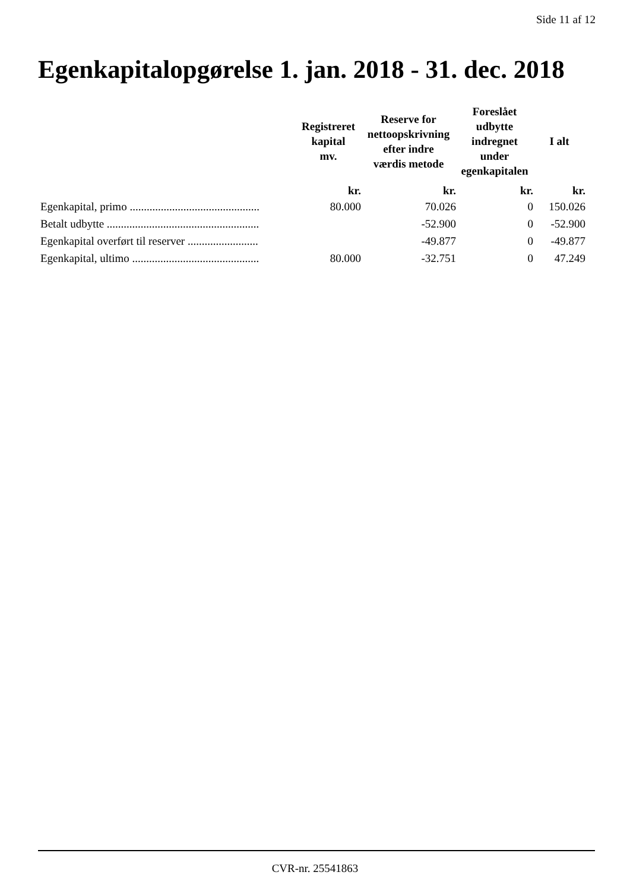Side 11 af 12
Egenkapitalopgørelse 1. jan. 2018 - 31. dec. 2018
| | Registreret kapital mv. | Reserve for nettoopskrivning efter indre værdis metode | Foreslået udbytte indregnet under egenkapitalen | I alt |
| --- | --- | --- | --- | --- |
| | kr. | kr. | kr. | kr. |
| Egenkapital, primo .............................................. | 80.000 | 70.026 | 0 | 150.026 |
| Betalt udbytte ...................................................... | | -52.900 | 0 | -52.900 |
| Egenkapital overført til reserver ......................... | | -49.877 | 0 | -49.877 |
| Egenkapital, ultimo ............................................. | 80.000 | -32.751 | 0 | 47.249 |
CVR-nr. 25541863